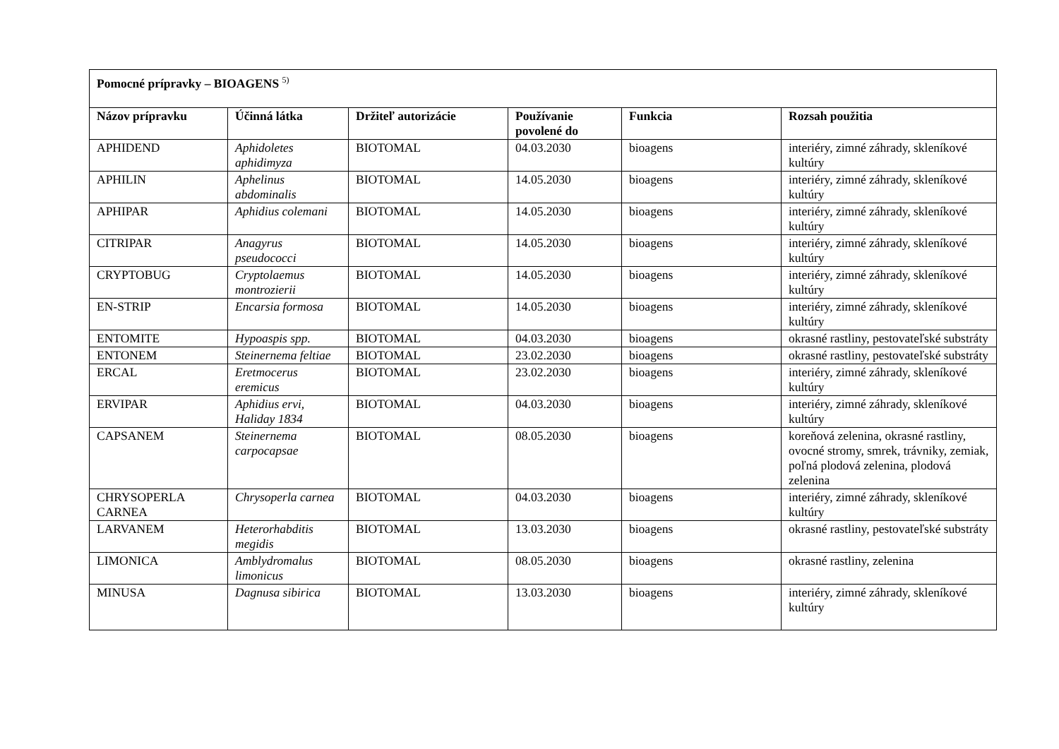| Pomocné prípravky – BIOAGENS <sup>5)</sup> | | | | | |
| --- | --- | --- | --- | --- | --- |
| Názov prípravku | Účinná látka | Držiteľ autorizácie | Používanie povolené do | Funkcia | Rozsah použitia |
| APHIDEND | Aphidoletes aphidimyza | BIOTOMAL | 04.03.2030 | bioagens | interiéry, zimné záhrady, skleníkové kultúry |
| APHILIN | Aphelinus abdominalis | BIOTOMAL | 14.05.2030 | bioagens | interiéry, zimné záhrady, skleníkové kultúry |
| APHIPAR | Aphidius colemani | BIOTOMAL | 14.05.2030 | bioagens | interiéry, zimné záhrady, skleníkové kultúry |
| CITRIPAR | Anagyrus pseudococci | BIOTOMAL | 14.05.2030 | bioagens | interiéry, zimné záhrady, skleníkové kultúry |
| CRYPTOBUG | Cryptolaemus montrozierii | BIOTOMAL | 14.05.2030 | bioagens | interiéry, zimné záhrady, skleníkové kultúry |
| EN-STRIP | Encarsia formosa | BIOTOMAL | 14.05.2030 | bioagens | interiéry, zimné záhrady, skleníkové kultúry |
| ENTOMITE | Hypoaspis spp. | BIOTOMAL | 04.03.2030 | bioagens | okrasné rastliny, pestovateľské substráty |
| ENTONEM | Steinernema feltiae | BIOTOMAL | 23.02.2030 | bioagens | okrasné rastliny, pestovateľské substráty |
| ERCAL | Eretmocerus eremicus | BIOTOMAL | 23.02.2030 | bioagens | interiéry, zimné záhrady, skleníkové kultúry |
| ERVIPAR | Aphidius ervi, Haliday 1834 | BIOTOMAL | 04.03.2030 | bioagens | interiéry, zimné záhrady, skleníkové kultúry |
| CAPSANEM | Steinernema carpocapsae | BIOTOMAL | 08.05.2030 | bioagens | koreňová zelenina, okrasné rastliny, ovocné stromy, smrek, trávniky, zemiak, poľná plodová zelenina, plodová zelenina |
| CHRYSOPERLA CARNEA | Chrysoperla carnea | BIOTOMAL | 04.03.2030 | bioagens | interiéry, zimné záhrady, skleníkové kultúry |
| LARVANEM | Heterorhabditis megidis | BIOTOMAL | 13.03.2030 | bioagens | okrasné rastliny, pestovateľské substráty |
| LIMONICA | Amblydromalus limonicus | BIOTOMAL | 08.05.2030 | bioagens | okrasné rastliny, zelenina |
| MINUSA | Dagnusa sibirica | BIOTOMAL | 13.03.2030 | bioagens | interiéry, zimné záhrady, skleníkové kultúry |